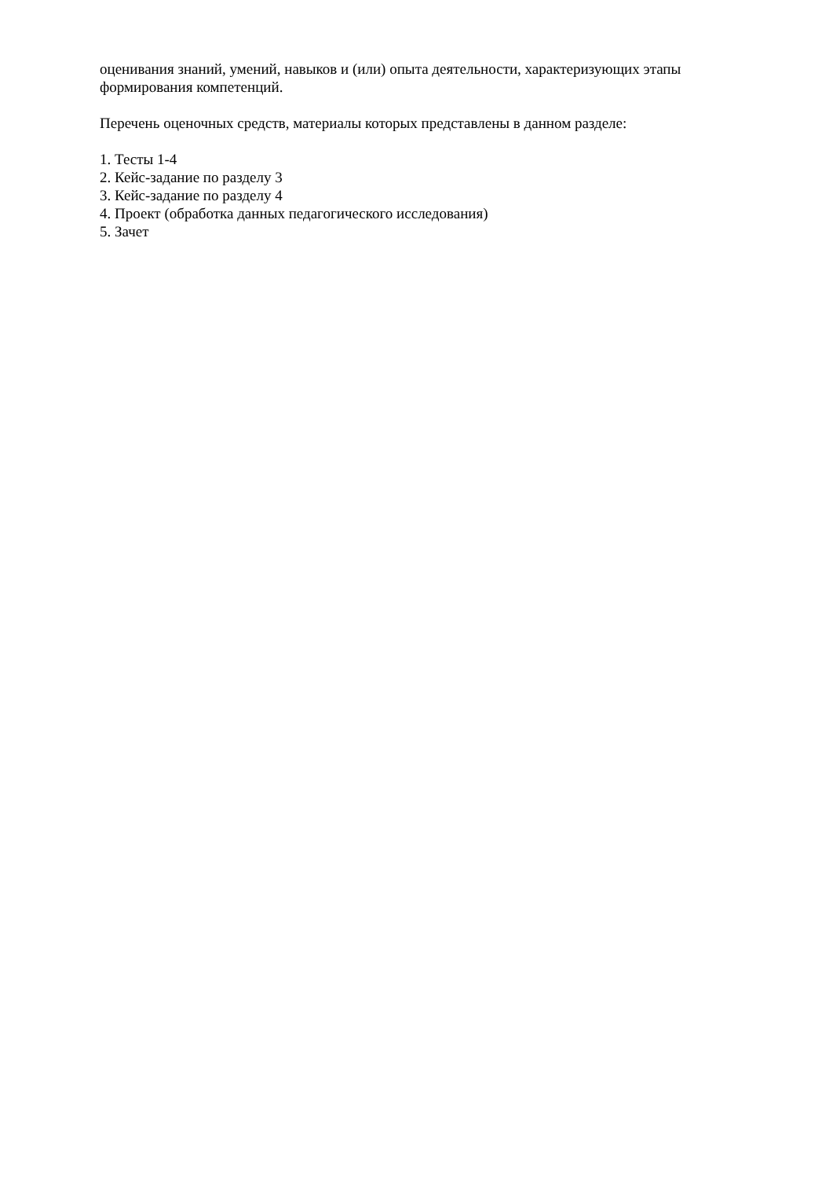оценивания знаний, умений, навыков и (или) опыта деятельности, характеризующих этапы формирования компетенций.
Перечень оценочных средств, материалы которых представлены в данном разделе:
1. Тесты 1-4
2. Кейс-задание по разделу 3
3. Кейс-задание по разделу 4
4. Проект (обработка данных педагогического исследования)
5. Зачет